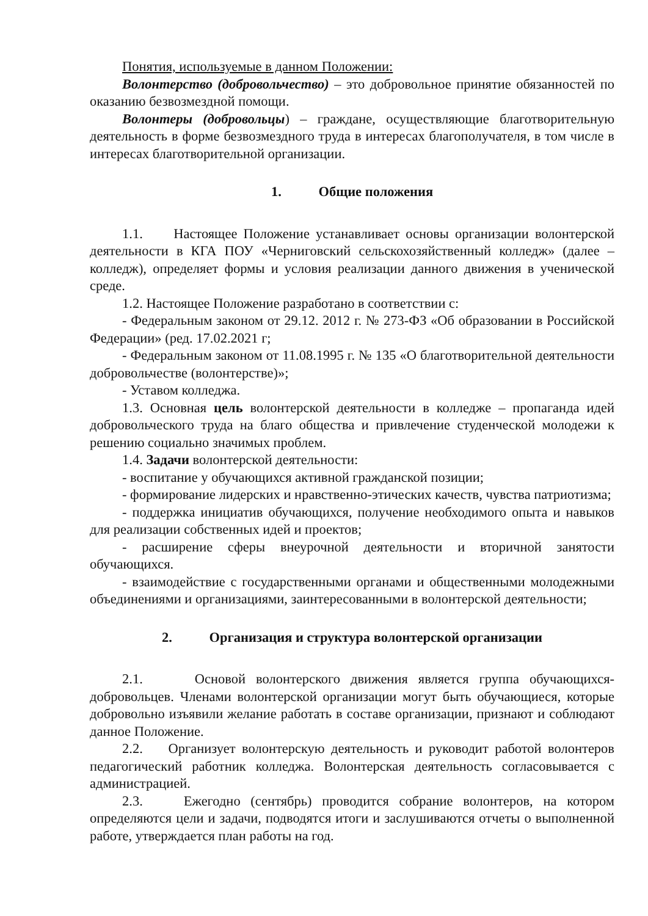Понятия, используемые в данном Положении:
Волонтерство (добровольчество) – это добровольное принятие обязанностей по оказанию безвозмездной помощи.
Волонтеры (добровольцы) – граждане, осуществляющие благотворительную деятельность в форме безвозмездного труда в интересах благополучателя, в том числе в интересах благотворительной организации.
1. Общие положения
1.1. Настоящее Положение устанавливает основы организации волонтерской деятельности в КГА ПОУ «Черниговский сельскохозяйственный колледж» (далее – колледж), определяет формы и условия реализации данного движения в ученической среде.
1.2. Настоящее Положение разработано в соответствии с:
- Федеральным законом от 29.12. 2012 г. № 273-ФЗ «Об образовании в Российской Федерации» (ред. 17.02.2021 г;
- Федеральным законом от 11.08.1995 г. № 135 «О благотворительной деятельности добровольчестве (волонтерстве)»;
- Уставом колледжа.
1.3. Основная цель волонтерской деятельности в колледже – пропаганда идей добровольческого труда на благо общества и привлечение студенческой молодежи к решению социально значимых проблем.
1.4. Задачи волонтерской деятельности:
- воспитание у обучающихся активной гражданской позиции;
- формирование лидерских и нравственно-этических качеств, чувства патриотизма;
- поддержка инициатив обучающихся, получение необходимого опыта и навыков для реализации собственных идей и проектов;
- расширение сферы внеурочной деятельности и вторичной занятости обучающихся.
- взаимодействие с государственными органами и общественными молодежными объединениями и организациями, заинтересованными в волонтерской деятельности;
2. Организация и структура волонтерской организации
2.1. Основой волонтерского движения является группа обучающихся-добровольцев. Членами волонтерской организации могут быть обучающиеся, которые добровольно изъявили желание работать в составе организации, признают и соблюдают данное Положение.
2.2. Организует волонтерскую деятельность и руководит работой волонтеров педагогический работник колледжа. Волонтерская деятельность согласовывается с администрацией.
2.3. Ежегодно (сентябрь) проводится собрание волонтеров, на котором определяются цели и задачи, подводятся итоги и заслушиваются отчеты о выполненной работе, утверждается план работы на год.